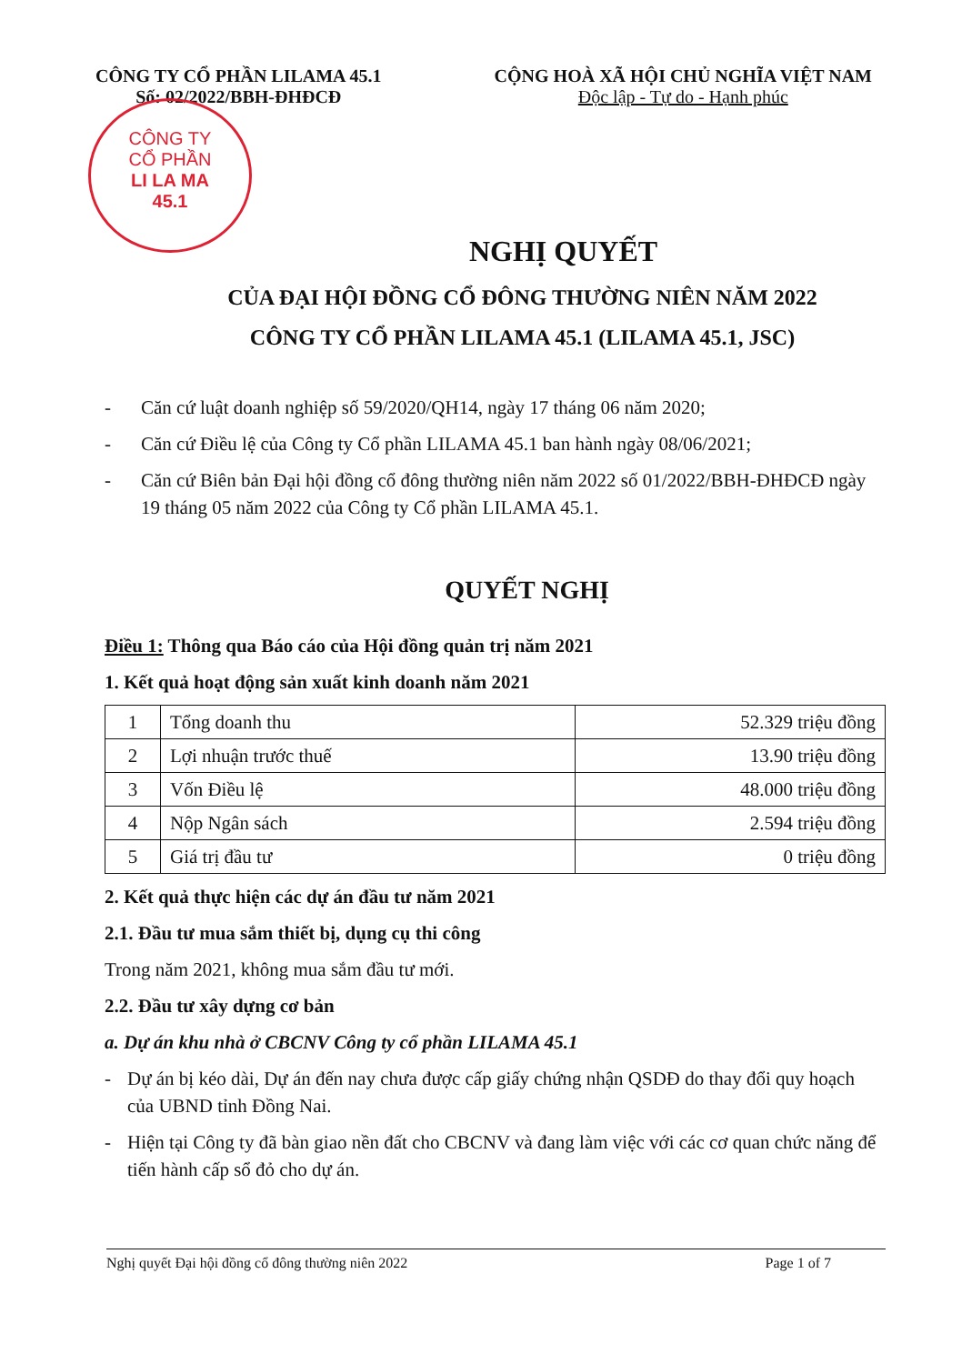CÔNG TY CỔ PHẦN LILAMA 45.1
Số: 02/2022/BBH-ĐHĐCĐ
CỘNG HOÀ XÃ HỘI CHỦ NGHĨA VIỆT NAM
Độc lập - Tự do - Hạnh phúc
CÔNG TY
CỔ PHẦN
LI LA MA
45.1
NGHỊ QUYẾT
CỦA ĐẠI HỘI ĐỒNG CỔ ĐÔNG THƯỜNG NIÊN NĂM 2022
CÔNG TY CỔ PHẦN LILAMA 45.1 (LILAMA 45.1, JSC)
- Căn cứ luật doanh nghiệp số 59/2020/QH14, ngày 17 tháng 06 năm 2020;
- Căn cứ Điều lệ của Công ty Cổ phần LILAMA 45.1 ban hành ngày 08/06/2021;
- Căn cứ Biên bản Đại hội đồng cổ đông thường niên năm 2022 số 01/2022/BBH-ĐHĐCĐ ngày 19 tháng 05 năm 2022 của Công ty Cổ phần LILAMA 45.1.
QUYẾT NGHỊ
Điều 1: Thông qua Báo cáo của Hội đồng quản trị năm 2021
1. Kết quả hoạt động sản xuất kinh doanh năm 2021
| 1 | Tổng doanh thu | 52.329 triệu đồng |
| 2 | Lợi nhuận trước thuế | 13.90 triệu đồng |
| 3 | Vốn Điều lệ | 48.000 triệu đồng |
| 4 | Nộp Ngân sách | 2.594 triệu đồng |
| 5 | Giá trị đầu tư | 0 triệu đồng |
2. Kết quả thực hiện các dự án đầu tư năm 2021
2.1. Đầu tư mua sắm thiết bị, dụng cụ thi công
Trong năm 2021, không mua sắm đầu tư mới.
2.2. Đầu tư xây dựng cơ bản
a. Dự án khu nhà ở CBCNV Công ty cổ phần LILAMA 45.1
- Dự án bị kéo dài, Dự án đến nay chưa được cấp giấy chứng nhận QSDĐ do thay đổi quy hoạch của UBND tỉnh Đồng Nai.
- Hiện tại Công ty đã bàn giao nền đất cho CBCNV và đang làm việc với các cơ quan chức năng để tiến hành cấp sổ đỏ cho dự án.
Nghị quyết Đại hội đồng cổ đông thường niên 2022 Page 1 of 7